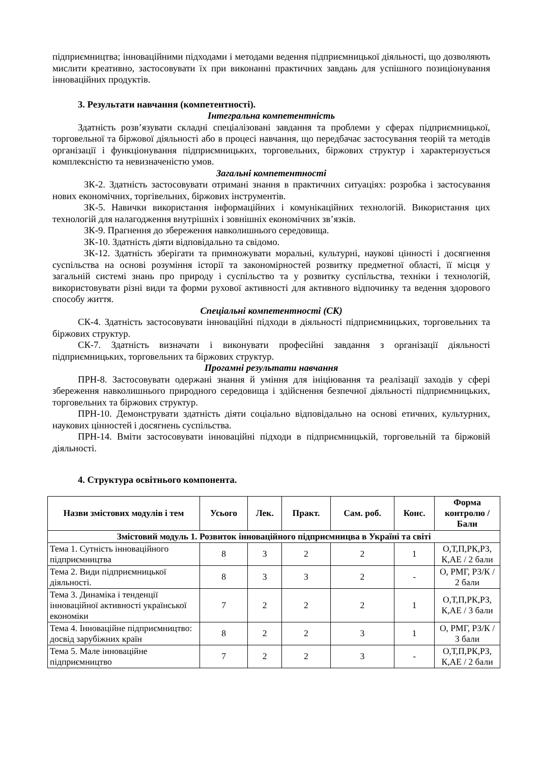підприємництва; інноваційними підходами і методами ведення підприємницької діяльності, що дозволяють мислити креативно, застосовувати їх при виконанні практичних завдань для успішного позиціонування інноваційних продуктів.
3. Результати навчання (компетентності).
Інтегральна компетентність
Здатність розв’язувати складні спеціалізовані завдання та проблеми у сферах підприємницької, торговельної та біржової діяльності або в процесі навчання, що передбачає застосування теорій та методів організації і функціонування підприємницьких, торговельних, біржових структур і характеризується комплексністю та невизначеністю умов.
Загальні компетентності
ЗК-2. Здатність застосовувати отримані знання в практичних ситуаціях: розробка і застосування нових економічних, торгівельних, біржових інструментів.
ЗК-5. Навички використання інформаційних і комунікаційних технологій. Використання цих технологій для налагодження внутрішніх і зовнішніх економічних зв’язків.
ЗК-9. Прагнення до збереження навколишнього середовища.
ЗК-10. Здатність діяти відповідально та свідомо.
ЗК-12. Здатність зберігати та примножувати моральні, культурні, наукові цінності і досягнення суспільства на основі розуміння історії та закономірностей розвитку предметної області, її місця у загальній системі знань про природу і суспільство та у розвитку суспільства, техніки і технологій, використовувати різні види та форми рухової активності для активного відпочинку та ведення здорового способу життя.
Спеціальні компетентності (СК)
СК-4. Здатність застосовувати інноваційні підходи в діяльності підприємницьких, торговельних та біржових структур.
СК-7. Здатність визначати і виконувати професійні завдання з організації діяльності підприємницьких, торговельних та біржових структур.
Прогамні результати навчання
ПРН-8. Застосовувати одержані знання й уміння для ініціювання та реалізації заходів у сфері збереження навколишнього природного середовища і здійснення безпечної діяльності підприємницьких, торговельних та біржових структур.
ПРН-10. Демонструвати здатність діяти соціально відповідально на основі етичних, культурних, наукових цінностей і досягнень суспільства.
ПРН-14. Вміти застосовувати інноваційні підходи в підприємницькій, торговельній та біржовій діяльності.
4. Структура освітнього компонента.
| Назви змістових модулів і тем | Усього | Лек. | Практ. | Сам. роб. | Конс. | Форма контролю / Бали |
| --- | --- | --- | --- | --- | --- | --- |
| Змістовий модуль 1. Розвиток інноваційного підприємницва в Україні та світі | | | | | | |
| Тема 1. Сутність інноваційного підприємництва | 8 | 3 | 2 | 2 | 1 | О,Т,П,РК,РЗ, К,АЕ / 2 бали |
| Тема 2. Види підприємницької діяльності. | 8 | 3 | 3 | 2 | - | О, РМГ, РЗ/К / 2 бали |
| Тема 3. Динаміка і тенденції інноваційної активності української економіки | 7 | 2 | 2 | 2 | 1 | О,Т,П,РК,РЗ, К,АЕ / 3 бали |
| Тема 4. Інноваційне підприємництво: досвід зарубіжних країн | 8 | 2 | 2 | 3 | 1 | О, РМГ, РЗ/К / 3 бали |
| Тема 5. Мале інноваційне підприємництво | 7 | 2 | 2 | 3 | - | О,Т,П,РК,РЗ, К,АЕ / 2 бали |